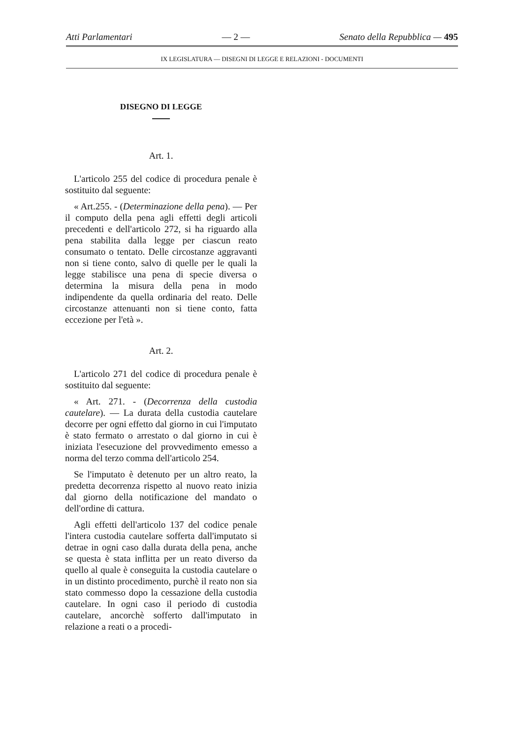Atti Parlamentari — 2 — Senato della Repubblica — 495
IX LEGISLATURA — DISEGNI DI LEGGE E RELAZIONI - DOCUMENTI
DISEGNO DI LEGGE
Art. 1.
L'articolo 255 del codice di procedura penale è sostituito dal seguente:
« Art.255. - (Determinazione della pena). — Per il computo della pena agli effetti degli articoli precedenti e dell'articolo 272, si ha riguardo alla pena stabilita dalla legge per ciascun reato consumato o tentato. Delle circostanze aggravanti non si tiene conto, salvo di quelle per le quali la legge stabilisce una pena di specie diversa o determina la misura della pena in modo indipendente da quella ordinaria del reato. Delle circostanze attenuanti non si tiene conto, fatta eccezione per l'età ».
Art. 2.
L'articolo 271 del codice di procedura penale è sostituito dal seguente:
« Art. 271. - (Decorrenza della custodia cautelare). — La durata della custodia cautelare decorre per ogni effetto dal giorno in cui l'imputato è stato fermato o arrestato o dal giorno in cui è iniziata l'esecuzione del provvedimento emesso a norma del terzo comma dell'articolo 254.
Se l'imputato è detenuto per un altro reato, la predetta decorrenza rispetto al nuovo reato inizia dal giorno della notificazione del mandato o dell'ordine di cattura.
Agli effetti dell'articolo 137 del codice penale l'intera custodia cautelare sofferta dall'imputato si detrae in ogni caso dalla durata della pena, anche se questa è stata inflitta per un reato diverso da quello al quale è conseguita la custodia cautelare o in un distinto procedimento, purchè il reato non sia stato commesso dopo la cessazione della custodia cautelare. In ogni caso il periodo di custodia cautelare, ancorchè sofferto dall'imputato in relazione a reati o a procedi-